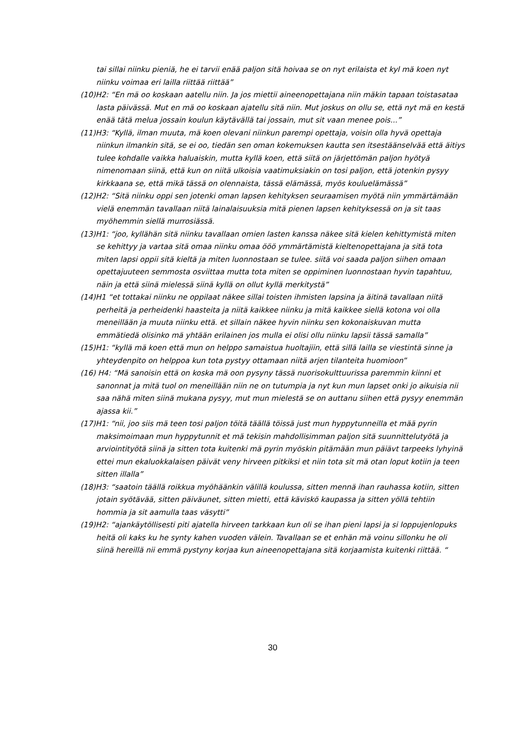tai sillai niinku pieniä, he ei tarvii enää paljon sitä hoivaa se on nyt erilaista et kyl mä koen nyt niinku voimaa eri lailla riittää riittää”
(10)H2: “En mä oo koskaan aatellu niin. Ja jos miettii aineenopettajana niin mäkin tapaan toistasataa lasta päivässä. Mut en mä oo koskaan ajatellu sitä niin. Mut joskus on ollu se, että nyt mä en kestä enää tätä melua jossain koulun käytävällä tai jossain, mut sit vaan menee pois...”
(11)H3: “Kyllä, ilman muuta, mä koen olevani niinkun parempi opettaja, voisin olla hyvä opettaja niinkun ilmankin sitä, se ei oo, tiedän sen oman kokemuksen kautta sen itsestäänselvää että äitiys tulee kohdalle vaikka haluaiskin, mutta kyllä koen, että siitä on järjettömän paljon hyötyä nimenomaan siinä, että kun on niitä ulkoisia vaatimuksiakin on tosi paljon, että jotenkin pysyy kirkkaana se, että mikä tässä on olennaista, tässä elämässä, myös kouluelämässä”
(12)H2: “Sitä niinku oppi sen jotenki oman lapsen kehityksen seuraamisen myötä niin ymmärtämään vielä enemmän tavallaan niitä lainalaisuuksia mitä pienen lapsen kehityksessä on ja sit taas myöhemmin siellä murrosiässä.
(13)H1: “joo, kyllähän sitä niinku tavallaan omien lasten kanssa näkee sitä kielen kehittymistä miten se kehittyy ja vartaa sitä omaa niinku omaa ööö ymmärtämistä kieltenopettajana ja sitä tota miten lapsi oppii sitä kieltä ja miten luonnostaan se tulee. siitä voi saada paljon siihen omaan opettajuuteen semmosta osviittaa mutta tota miten se oppiminen luonnostaan hyvin tapahtuu, näin ja että siinä mielessä siinä kyllä on ollut kyllä merkitystä”
(14)H1 “et tottakai niinku ne oppilaat näkee sillai toisten ihmisten lapsina ja äitinä tavallaan niitä perheitä ja perheidenki haasteita ja niitä kaikkee niinku ja mitä kaikkee siellä kotona voi olla meneillään ja muuta niinku että. et sillain näkee hyvin niinku sen kokonaiskuvan mutta emmätiedä olisinko mä yhtään erilainen jos mulla ei olisi ollu niinku lapsii tässä samalla”
(15)H1: “kyllä mä koen että mun on helppo samaistua huoltajiin, että sillä lailla se viestintä sinne ja yhteydenpito on helppoa kun tota pystyy ottamaan niitä arjen tilanteita huomioon”
(16) H4: “Mä sanoisin että on koska mä oon pysyny tässä nuorisokulttuurissa paremmin kiinni et sanonnat ja mitä tuol on meneillään niin ne on tutumpia ja nyt kun mun lapset onki jo aikuisia nii saa nähä miten siinä mukana pysyy, mut mun mielestä se on auttanu siihen että pysyy enemmän ajassa kii.”
(17)H1: “nii, joo siis mä teen tosi paljon töitä täällä töissä just mun hyppytunneilla et mää pyrin maksimoimaan mun hyppytunnit et mä tekisin mahdollisimman paljon sitä suunnittelutyötä ja arviointityötä siinä ja sitten tota kuitenki mä pyrin myöskin pitämään mun päiävt tarpeeks lyhyinä ettei mun ekaluokkalaisen päivät veny hirveen pitkiksi et niin tota sit mä otan loput kotiin ja teen sitten illalla”
(18)H3: “saatoin täällä roikkua myöhäänkin välillä koulussa, sitten mennä ihan rauhassa kotiin, sitten jotain syötävää, sitten päiväunet, sitten mietti, että käviskö kaupassa ja sitten yöllä tehtiin hommia ja sit aamulla taas väsytti”
(19)H2: “ajankäytöllisesti piti ajatella hirveen tarkkaan kun oli se ihan pieni lapsi ja si loppujenlopuks heitä oli kaks ku he synty kahen vuoden välein. Tavallaan se et enhän mä voinu sillonku he oli siinä hereillä nii emmä pystyny korjaa kun aineenopettajana sitä korjaamista kuitenki riittää. “
30